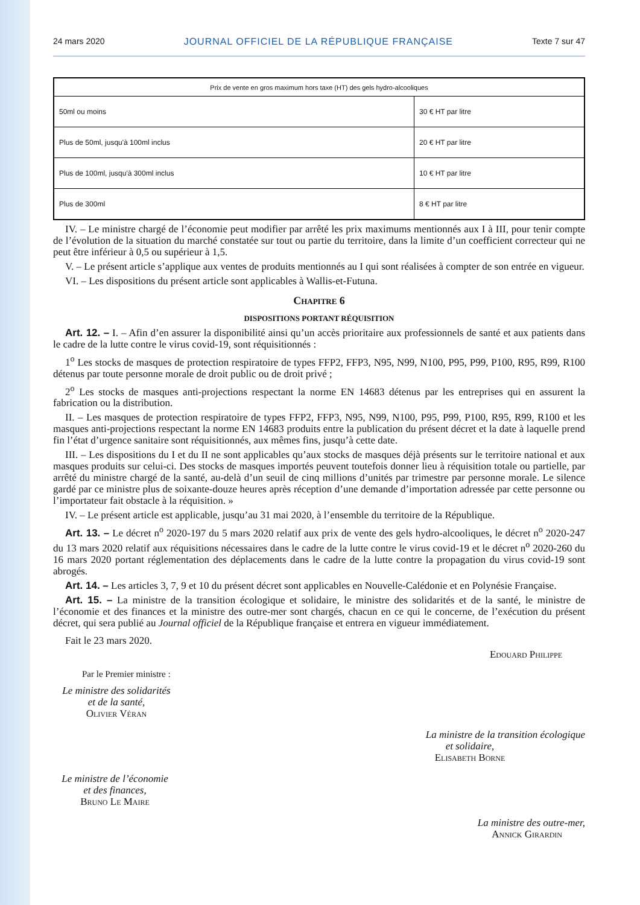24 mars 2020 JOURNAL OFFICIEL DE LA RÉPUBLIQUE FRANÇAISE Texte 7 sur 47
| Prix de vente en gros maximum hors taxe (HT) des gels hydro-alcooliques | |
| --- | --- |
| 50ml ou moins | 30 € HT par litre |
| Plus de 50ml, jusqu'à 100ml inclus | 20 € HT par litre |
| Plus de 100ml, jusqu'à 300ml inclus | 10 € HT par litre |
| Plus de 300ml | 8 € HT par litre |
IV. – Le ministre chargé de l’économie peut modifier par arrêté les prix maximums mentionnés aux I à III, pour tenir compte de l’évolution de la situation du marché constatée sur tout ou partie du territoire, dans la limite d’un coefficient correcteur qui ne peut être inférieur à 0,5 ou supérieur à 1,5.
V. – Le présent article s’applique aux ventes de produits mentionnés au I qui sont réalisées à compter de son entrée en vigueur.
VI. – Les dispositions du présent article sont applicables à Wallis-et-Futuna.
Chapitre 6
DISPOSITIONS PORTANT RÉQUISITION
Art. 12. – I. – Afin d’en assurer la disponibilité ainsi qu’un accès prioritaire aux professionnels de santé et aux patients dans le cadre de la lutte contre le virus covid-19, sont réquisitionnés :
1<sup>o</sup> Les stocks de masques de protection respiratoire de types FFP2, FFP3, N95, N99, N100, P95, P99, P100, R95, R99, R100 détenus par toute personne morale de droit public ou de droit privé ;
2<sup>o</sup> Les stocks de masques anti-projections respectant la norme EN 14683 détenus par les entreprises qui en assurent la fabrication ou la distribution.
II. – Les masques de protection respiratoire de types FFP2, FFP3, N95, N99, N100, P95, P99, P100, R95, R99, R100 et les masques anti-projections respectant la norme EN 14683 produits entre la publication du présent décret et la date à laquelle prend fin l’état d’urgence sanitaire sont réquisitionnés, aux mêmes fins, jusqu’à cette date.
III. – Les dispositions du I et du II ne sont applicables qu’aux stocks de masques déjà présents sur le territoire national et aux masques produits sur celui-ci. Des stocks de masques importés peuvent toutefois donner lieu à réquisition totale ou partielle, par arrêté du ministre chargé de la santé, au-delà d’un seuil de cinq millions d’unités par trimestre par personne morale. Le silence gardé par ce ministre plus de soixante-douze heures après réception d’une demande d’importation adressée par cette personne ou l’importateur fait obstacle à la réquisition. »
IV. – Le présent article est applicable, jusqu’au 31 mai 2020, à l’ensemble du territoire de la République.
Art. 13. – Le décret n<sup>o</sup> 2020-197 du 5 mars 2020 relatif aux prix de vente des gels hydro-alcooliques, le décret n<sup>o</sup> 2020-247 du 13 mars 2020 relatif aux réquisitions nécessaires dans le cadre de la lutte contre le virus covid-19 et le décret n<sup>o</sup> 2020-260 du 16 mars 2020 portant réglementation des déplacements dans le cadre de la lutte contre la propagation du virus covid-19 sont abrogés.
Art. 14. – Les articles 3, 7, 9 et 10 du présent décret sont applicables en Nouvelle-Calédonie et en Polynésie Française.
Art. 15. – La ministre de la transition écologique et solidaire, le ministre des solidarités et de la santé, le ministre de l’économie et des finances et la ministre des outre-mer sont chargés, chacun en ce qui le concerne, de l’exécution du présent décret, qui sera publié au Journal officiel de la République française et entrera en vigueur immédiatement.
Fait le 23 mars 2020.
Edouard Philippe
Par le Premier ministre :
Le ministre des solidarités
et de la santé,
Olivier Véran
La ministre de la transition écologique
et solidaire,
Elisabeth Borne
Le ministre de l’économie
et des finances,
Bruno Le Maire
La ministre des outre-mer,
Annick Girardin